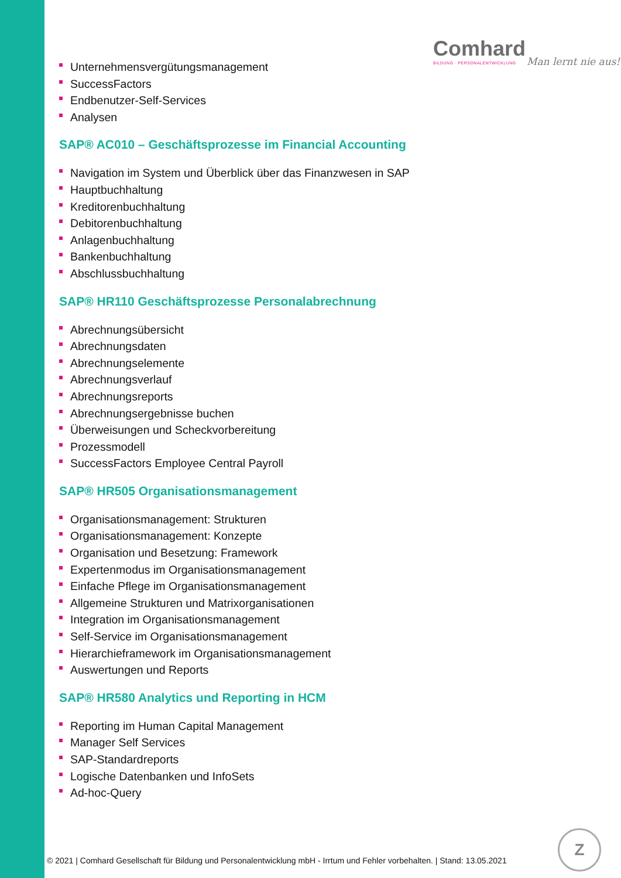Comhard
BILDUNG · PERSONALENTWICKLUNG
Man lernt nie aus!
Unternehmensvergütungsmanagement
SuccessFactors
Endbenutzer-Self-Services
Analysen
SAP® AC010 – Geschäftsprozesse im Financial Accounting
Navigation im System und Überblick über das Finanzwesen in SAP
Hauptbuchhaltung
Kreditorenbuchhaltung
Debitorenbuchhaltung
Anlagenbuchhaltung
Bankenbuchhaltung
Abschlussbuchhaltung
SAP® HR110 Geschäftsprozesse Personalabrechnung
Abrechnungsübersicht
Abrechnungsdaten
Abrechnungselemente
Abrechnungsverlauf
Abrechnungsreports
Abrechnungsergebnisse buchen
Überweisungen und Scheckvorbereitung
Prozessmodell
SuccessFactors Employee Central Payroll
SAP® HR505 Organisationsmanagement
Organisationsmanagement: Strukturen
Organisationsmanagement: Konzepte
Organisation und Besetzung: Framework
Expertenmodus im Organisationsmanagement
Einfache Pflege im Organisationsmanagement
Allgemeine Strukturen und Matrixorganisationen
Integration im Organisationsmanagement
Self-Service im Organisationsmanagement
Hierarchieframework im Organisationsmanagement
Auswertungen und Reports
SAP® HR580 Analytics und Reporting in HCM
Reporting im Human Capital Management
Manager Self Services
SAP-Standardreports
Logische Datenbanken und InfoSets
Ad-hoc-Query
© 2021 | Comhard Gesellschaft für Bildung und Personalentwicklung mbH - Irrtum und Fehler vorbehalten. | Stand: 13.05.2021
Z